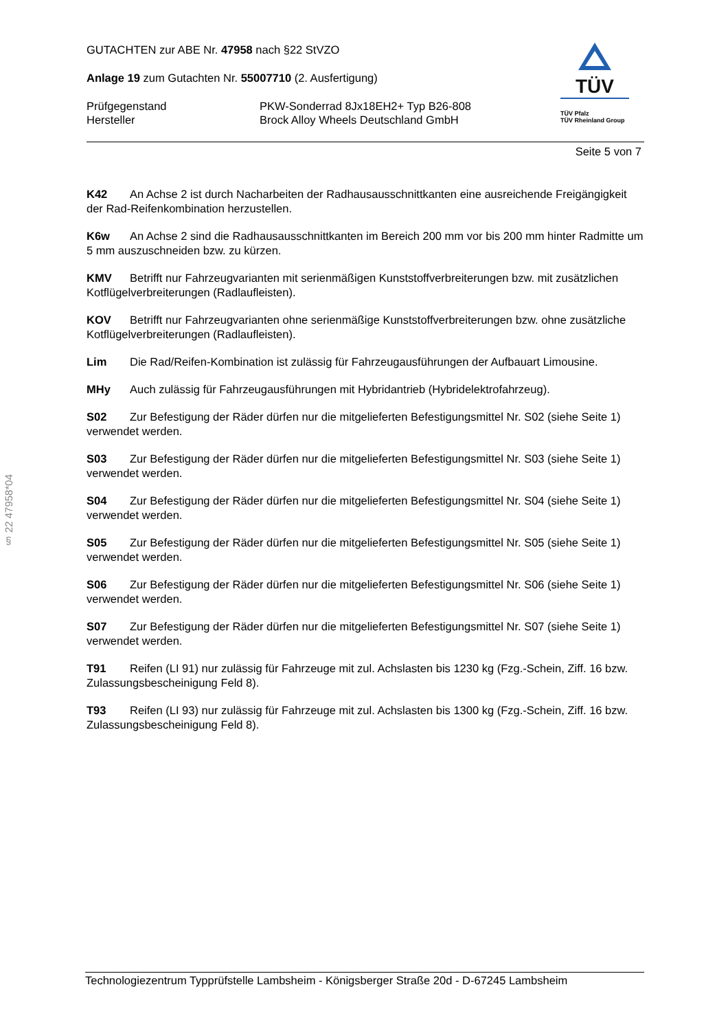TÜV
TÜV Pfalz
TÜV Rheinland Group
GUTACHTEN zur ABE Nr. 47958 nach §22 StVZO
Anlage 19 zum Gutachten Nr. 55007710 (2. Ausfertigung)
Prüfgegenstand PKW-Sonderrad 8Jx18EH2+ Typ B26-808
Hersteller Brock Alloy Wheels Deutschland GmbH
Seite 5 von 7
K42 An Achse 2 ist durch Nacharbeiten der Radhausausschnittkanten eine ausreichende Freigängigkeit der Rad-Reifenkombination herzustellen.
K6w An Achse 2 sind die Radhausausschnittkanten im Bereich 200 mm vor bis 200 mm hinter Radmitte um 5 mm auszuschneiden bzw. zu kürzen.
KMV Betrifft nur Fahrzeugvarianten mit serienmäßigen Kunststoffverbreiterungen bzw. mit zusätzlichen Kotflügelverbreiterungen (Radlaufleisten).
KOV Betrifft nur Fahrzeugvarianten ohne serienmäßige Kunststoffverbreiterungen bzw. ohne zusätzliche Kotflügelverbreiterungen (Radlaufleisten).
Lim Die Rad/Reifen-Kombination ist zulässig für Fahrzeugausführungen der Aufbauart Limousine.
MHy Auch zulässig für Fahrzeugausführungen mit Hybridantrieb (Hybridelektrofahrzeug).
S02 Zur Befestigung der Räder dürfen nur die mitgelieferten Befestigungsmittel Nr. S02 (siehe Seite 1) verwendet werden.
S03 Zur Befestigung der Räder dürfen nur die mitgelieferten Befestigungsmittel Nr. S03 (siehe Seite 1) verwendet werden.
S04 Zur Befestigung der Räder dürfen nur die mitgelieferten Befestigungsmittel Nr. S04 (siehe Seite 1) verwendet werden.
S05 Zur Befestigung der Räder dürfen nur die mitgelieferten Befestigungsmittel Nr. S05 (siehe Seite 1) verwendet werden.
S06 Zur Befestigung der Räder dürfen nur die mitgelieferten Befestigungsmittel Nr. S06 (siehe Seite 1) verwendet werden.
S07 Zur Befestigung der Räder dürfen nur die mitgelieferten Befestigungsmittel Nr. S07 (siehe Seite 1) verwendet werden.
T91 Reifen (LI 91) nur zulässig für Fahrzeuge mit zul. Achslasten bis 1230 kg (Fzg.-Schein, Ziff. 16 bzw. Zulassungsbescheinigung Feld 8).
T93 Reifen (LI 93) nur zulässig für Fahrzeuge mit zul. Achslasten bis 1300 kg (Fzg.-Schein, Ziff. 16 bzw. Zulassungsbescheinigung Feld 8).
§ 22 47958*04
Technologiezentrum Typprüfstelle Lambsheim - Königsberger Straße 20d - D-67245 Lambsheim